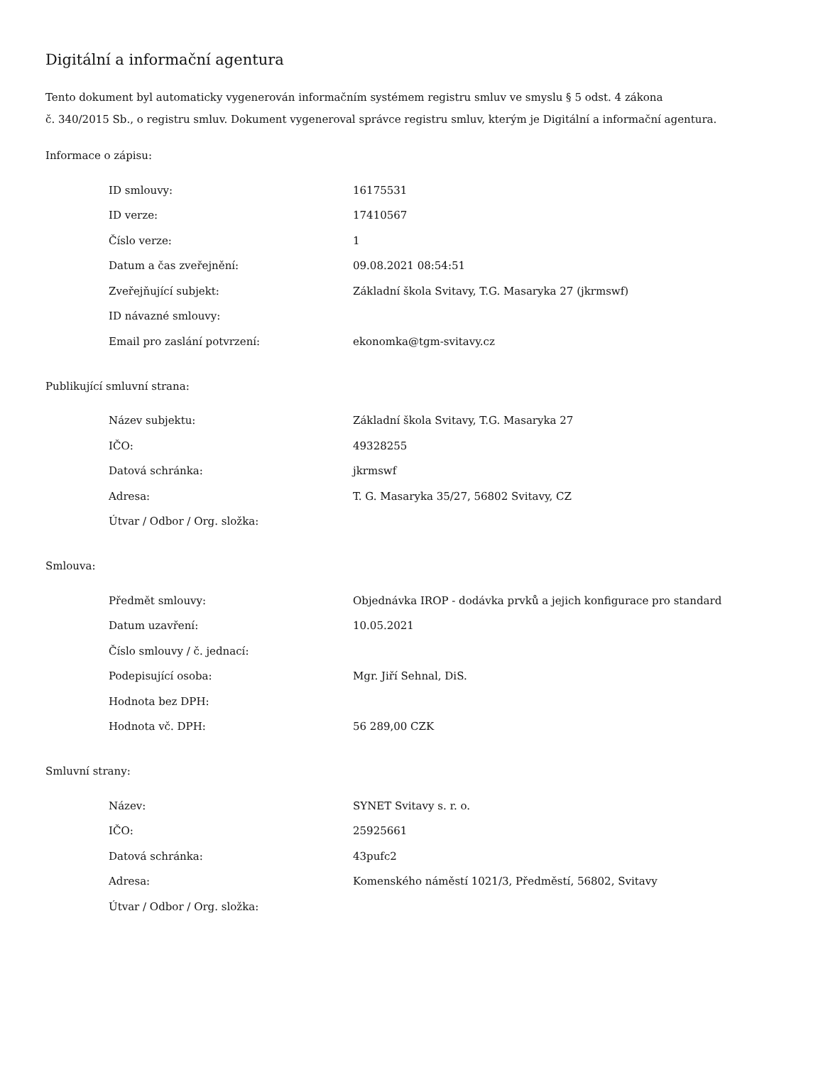Digitální a informační agentura
Tento dokument byl automaticky vygenerován informačním systémem registru smluv ve smyslu § 5 odst. 4 zákona
č. 340/2015 Sb., o registru smluv. Dokument vygeneroval správce registru smluv, kterým je Digitální a informační agentura.
Informace o zápisu:
| ID smlouvy: | 16175531 |
| ID verze: | 17410567 |
| Číslo verze: | 1 |
| Datum a čas zveřejnění: | 09.08.2021 08:54:51 |
| Zveřejňující subjekt: | Základní škola Svitavy, T.G. Masaryka 27 (jkrmswf) |
| ID návazné smlouvy: | |
| Email pro zaslání potvrzení: | ekonomka@tgm-svitavy.cz |
Publikující smluvní strana:
| Název subjektu: | Základní škola Svitavy, T.G. Masaryka 27 |
| IČO: | 49328255 |
| Datová schránka: | jkrmswf |
| Adresa: | T. G. Masaryka 35/27, 56802 Svitavy, CZ |
| Útvar / Odbor / Org. složka: | |
Smlouva:
| Předmět smlouvy: | Objednávka IROP - dodávka prvků a jejich konfigurace pro standard |
| Datum uzavření: | 10.05.2021 |
| Číslo smlouvy / č. jednací: | |
| Podepisující osoba: | Mgr. Jiří Sehnal, DiS. |
| Hodnota bez DPH: | |
| Hodnota vč. DPH: | 56 289,00 CZK |
Smluvní strany:
| Název: | SYNET Svitavy s. r. o. |
| IČO: | 25925661 |
| Datová schránka: | 43pufc2 |
| Adresa: | Komenského náměstí 1021/3, Předměstí, 56802, Svitavy |
| Útvar / Odbor / Org. složka: | |